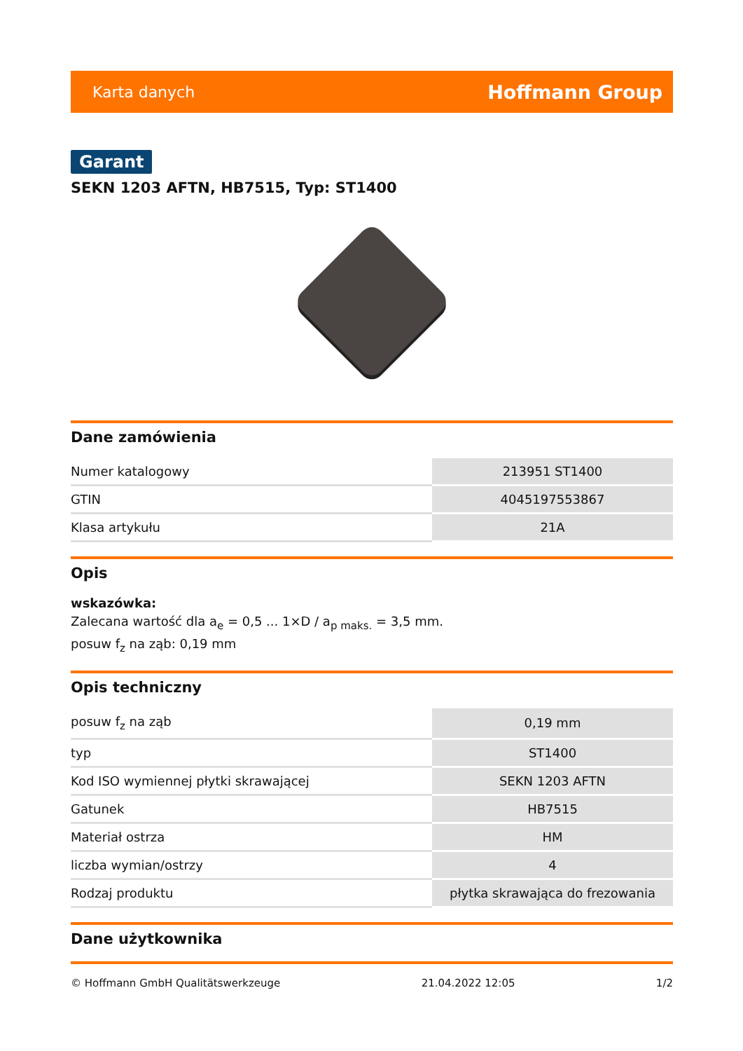Karta danych Hoffmann Group
Garant
SEKN 1203 AFTN, HB7515, Typ: ST1400
Dane zamówienia
| Numer katalogowy | 213951 ST1400 |
| GTIN | 4045197553867 |
| Klasa artykułu | 21A |
Opis
wskazówka:
Zalecana wartość dla a<sub>e</sub> = 0,5 ... 1×D / a<sub>p maks.</sub> = 3,5 mm.
posuw f<sub>z</sub> na ząb: 0,19 mm
Opis techniczny
| posuw f<sub>z</sub> na ząb | 0,19 mm |
| typ | ST1400 |
| Kod ISO wymiennej płytki skrawającej | SEKN 1203 AFTN |
| Gatunek | HB7515 |
| Materiał ostrza | HM |
| liczba wymian/ostrzy | 4 |
| Rodzaj produktu | płytka skrawająca do frezowania |
Dane użytkownika
© Hoffmann GmbH Qualitätswerkzeuge 21.04.2022 12:05 1/2